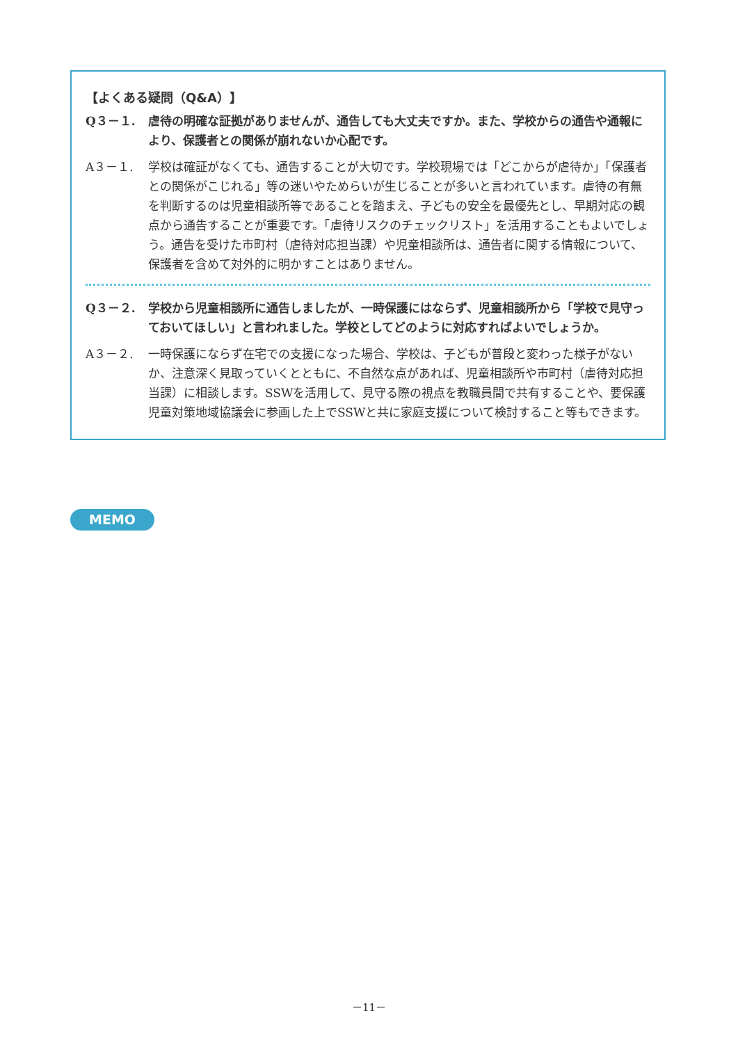【よくある疑問（Q&A）】
Q３－１. 虐待の明確な証拠がありませんが、通告しても大丈夫ですか。また、学校からの通告や通報により、保護者との関係が崩れないか心配です。
A３－１. 学校は確証がなくても、通告することが大切です。学校現場では「どこからが虐待か」「保護者との関係がこじれる」等の迷いやためらいが生じることが多いと言われています。虐待の有無を判断するのは児童相談所等であることを踏まえ、子どもの安全を最優先とし、早期対応の観点から通告することが重要です。「虐待リスクのチェックリスト」を活用することもよいでしょう。通告を受けた市町村（虐待対応担当課）や児童相談所は、通告者に関する情報について、保護者を含めて対外的に明かすことはありません。
Q３－２. 学校から児童相談所に通告しましたが、一時保護にはならず、児童相談所から「学校で見守っておいてほしい」と言われました。学校としてどのように対応すればよいでしょうか。
A３－２. 一時保護にならず在宅での支援になった場合、学校は、子どもが普段と変わった様子がないか、注意深く見取っていくとともに、不自然な点があれば、児童相談所や市町村（虐待対応担当課）に相談します。SSWを活用して、見守る際の視点を教職員間で共有することや、要保護児童対策地域協議会に参画した上でSSWと共に家庭支援について検討すること等もできます。
MEMO
－11－